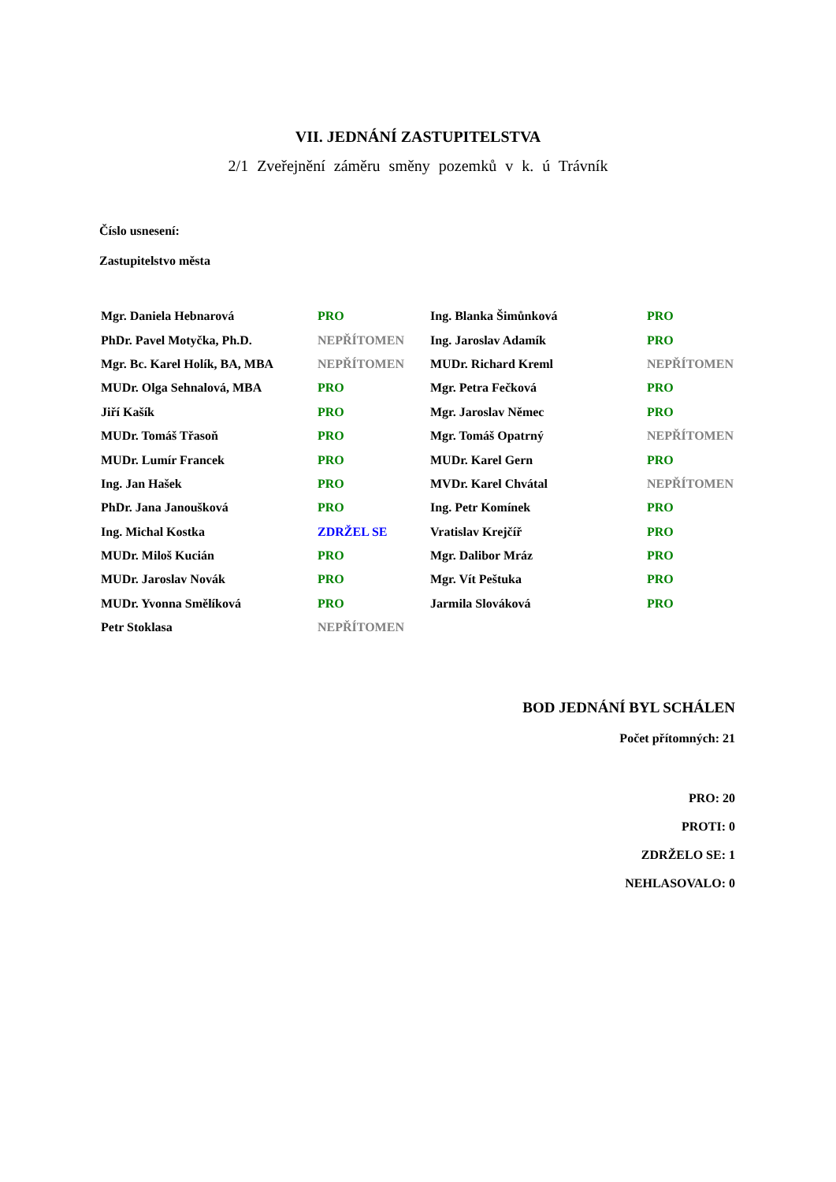VII. JEDNÁNÍ ZASTUPITELSTVA
2/1 Zveřejnění záměru směny pozemků v k. ú Trávník
Číslo usnesení:
Zastupitelstvo města
| Mgr. Daniela Hebnarová | PRO | Ing. Blanka Šimůnková | PRO |
| PhDr. Pavel Motyčka, Ph.D. | NEPŘÍTOMEN | Ing. Jaroslav Adamík | PRO |
| Mgr. Bc. Karel Holík, BA, MBA | NEPŘÍTOMEN | MUDr. Richard Kreml | NEPŘÍTOMEN |
| MUDr. Olga Sehnalová, MBA | PRO | Mgr. Petra Fečková | PRO |
| Jiří Kašík | PRO | Mgr. Jaroslav Němec | PRO |
| MUDr. Tomáš Třasoň | PRO | Mgr. Tomáš Opatrný | NEPŘÍTOMEN |
| MUDr. Lumír Francek | PRO | MUDr. Karel Gern | PRO |
| Ing. Jan Hašek | PRO | MVDr. Karel Chvátal | NEPŘÍTOMEN |
| PhDr. Jana Janoušková | PRO | Ing. Petr Komínek | PRO |
| Ing. Michal Kostka | ZDRŽEL SE | Vratislav Krejčíř | PRO |
| MUDr. Miloš Kucián | PRO | Mgr. Dalibor Mráz | PRO |
| MUDr. Jaroslav Novák | PRO | Mgr. Vít Peštuka | PRO |
| MUDr. Yvonna Smělíková | PRO | Jarmila Slováková | PRO |
| Petr Stoklasa | NEPŘÍTOMEN | | |
BOD JEDNÁNÍ BYL SCHÁLEN
Počet přítomných: 21
PRO: 20
PROTI: 0
ZDRŽELO SE: 1
NEHLASOVALO: 0